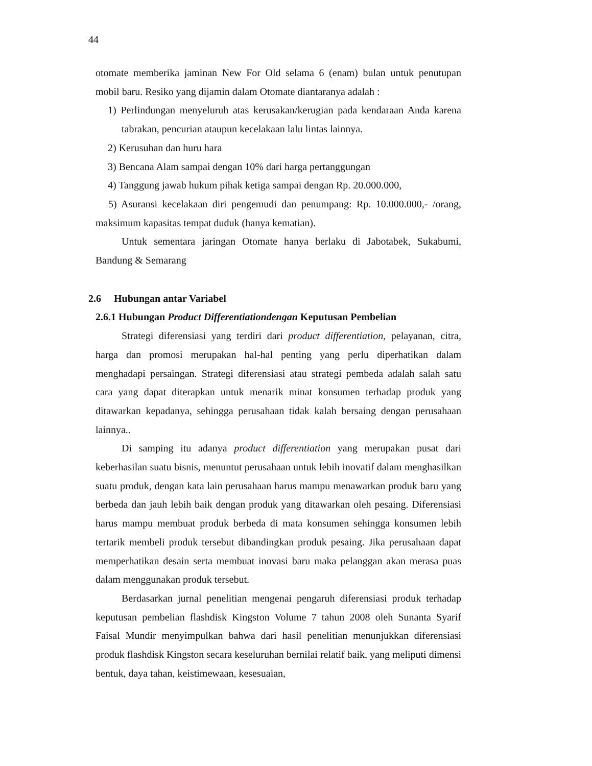44
otomate memberika jaminan New For Old selama 6 (enam) bulan untuk penutupan mobil baru. Resiko yang dijamin dalam Otomate diantaranya adalah :
1) Perlindungan menyeluruh atas kerusakan/kerugian pada kendaraan Anda karena tabrakan, pencurian ataupun kecelakaan lalu lintas lainnya.
2) Kerusuhan dan huru hara
3) Bencana Alam sampai dengan 10% dari harga pertanggungan
4) Tanggung jawab hukum pihak ketiga sampai dengan Rp. 20.000.000,
5) Asuransi kecelakaan diri pengemudi dan penumpang: Rp. 10.000.000,- /orang, maksimum kapasitas tempat duduk (hanya kematian).
Untuk sementara jaringan Otomate hanya berlaku di Jabotabek, Sukabumi, Bandung & Semarang
2.6 Hubungan antar Variabel
2.6.1 Hubungan Product Differentiationdengan Keputusan Pembelian
Strategi diferensiasi yang terdiri dari product differentiation, pelayanan, citra, harga dan promosi merupakan hal-hal penting yang perlu diperhatikan dalam menghadapi persaingan. Strategi diferensiasi atau strategi pembeda adalah salah satu cara yang dapat diterapkan untuk menarik minat konsumen terhadap produk yang ditawarkan kepadanya, sehingga perusahaan tidak kalah bersaing dengan perusahaan lainnya..
Di samping itu adanya product differentiation yang merupakan pusat dari keberhasilan suatu bisnis, menuntut perusahaan untuk lebih inovatif dalam menghasilkan suatu produk, dengan kata lain perusahaan harus mampu menawarkan produk baru yang berbeda dan jauh lebih baik dengan produk yang ditawarkan oleh pesaing. Diferensiasi harus mampu membuat produk berbeda di mata konsumen sehingga konsumen lebih tertarik membeli produk tersebut dibandingkan produk pesaing. Jika perusahaan dapat memperhatikan desain serta membuat inovasi baru maka pelanggan akan merasa puas dalam menggunakan produk tersebut.
Berdasarkan jurnal penelitian mengenai pengaruh diferensiasi produk terhadap keputusan pembelian flashdisk Kingston Volume 7 tahun 2008 oleh Sunanta Syarif Faisal Mundir menyimpulkan bahwa dari hasil penelitian menunjukkan diferensiasi produk flashdisk Kingston secara keseluruhan bernilai relatif baik, yang meliputi dimensi bentuk, daya tahan, keistimewaan, kesesuaian,